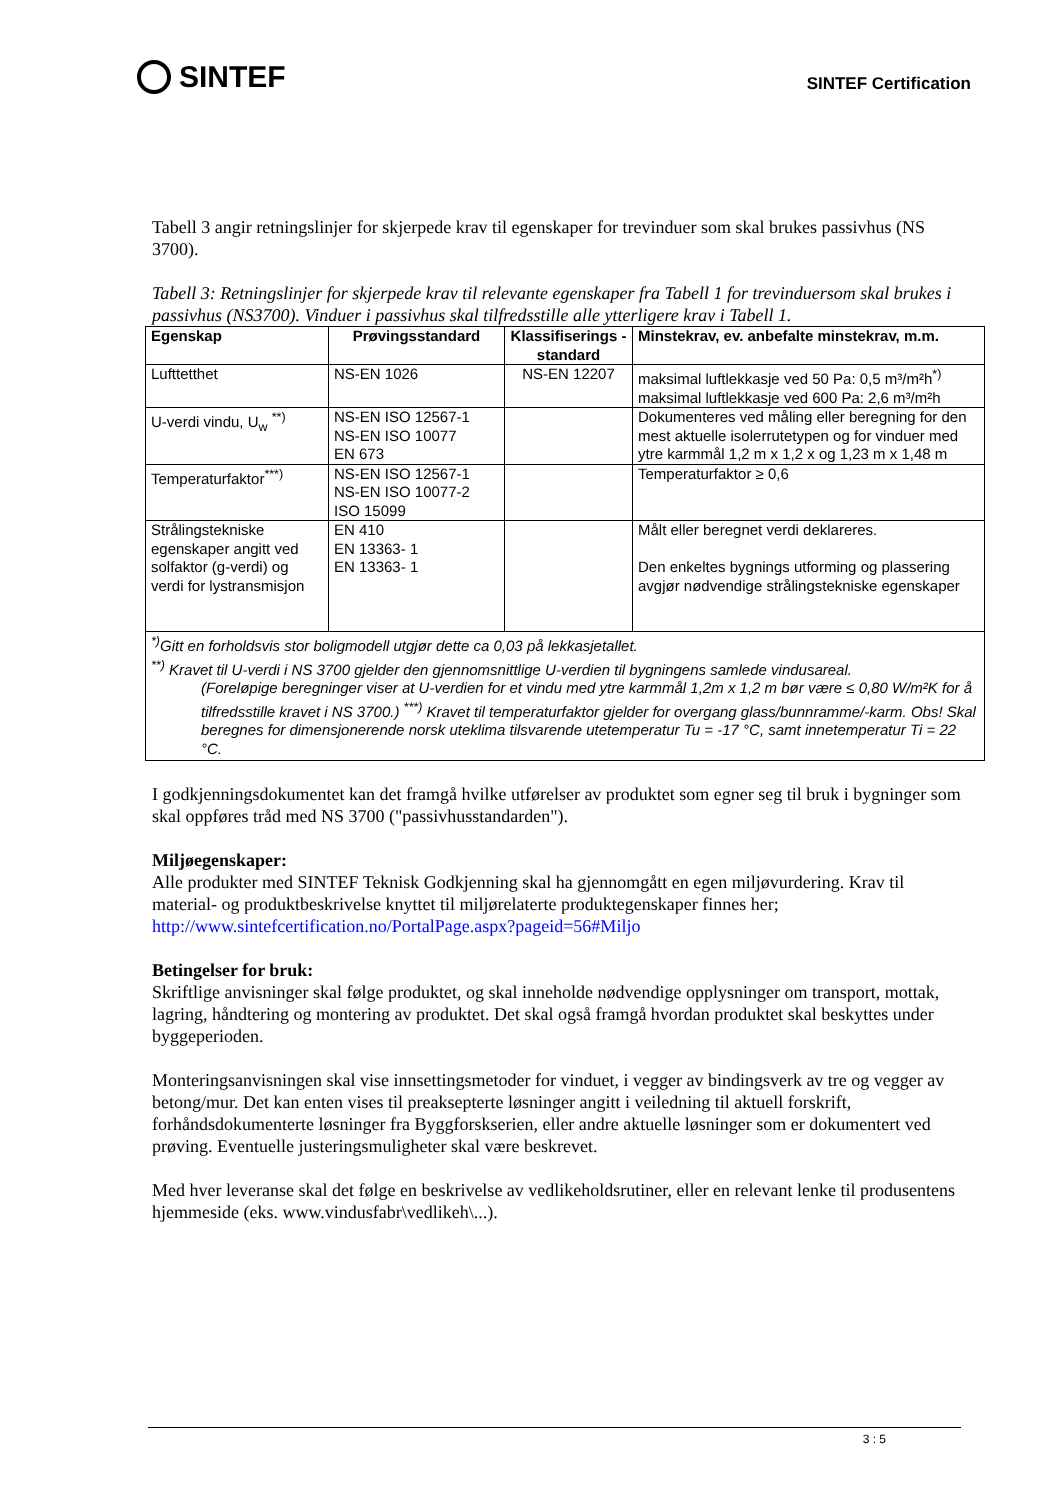SINTEF
SINTEF Certification
Tabell 3 angir retningslinjer for skjerpede krav til egenskaper for trevinduer som skal brukes passivhus (NS 3700).
Tabell 3: Retningslinjer for skjerpede krav til relevante egenskaper fra Tabell 1 for trevinduersom skal brukes i passivhus (NS3700). Vinduer i passivhus skal tilfredsstille alle ytterligere krav i Tabell 1.
| Egenskap | Prøvingsstandard | Klassifiserings -standard | Minstekrav, ev. anbefalte minstekrav, m.m. |
| --- | --- | --- | --- |
| Lufttetthet | NS-EN 1026 | NS-EN 12207 | maksimal luftlekkasje ved 50 Pa: 0,5 m³/m²h<sup>*)</sup> maksimal luftlekkasje ved 600 Pa: 2,6 m³/m²h |
| U-verdi vindu, U<sub>w</sub> <sup>**)</sup> | NS-EN ISO 12567-1 NS-EN ISO 10077 EN 673 | | Dokumenteres ved måling eller beregning for den mest aktuelle isolerrutetypen og for vinduer med ytre karmmål 1,2 m x 1,2 x og 1,23 m x 1,48 m |
| Temperaturfaktor<sup>***)</sup> | NS-EN ISO 12567-1 NS-EN ISO 10077-2 ISO 15099 | | Temperaturfaktor ≥ 0,6 |
| Strålingstekniske egenskaper angitt ved solfaktor (g-verdi) og verdi for lystransmisjon | EN 410 EN 13363- 1 EN 13363- 1 | | Målt eller beregnet verdi deklareres. Den enkeltes bygnings utforming og plassering avgjør nødvendige strålingstekniske egenskaper |
| <sup>*)</sup> Gitt en forholdsvis stor boligmodell utgjør dette ca 0,03 på lekkasjetallet. <sup>**)</sup> Kravet til U-verdi i NS 3700 gjelder den gjennomsnittlige U-verdien til bygningens samlede vindusareal. (Foreløpige beregninger viser at U-verdien for et vindu med ytre karmmål 1,2m x 1,2 m bør være ≤ 0,80 W/m²K for å tilfredsstille kravet i NS 3700.) <sup>***)</sup> Kravet til temperaturfaktor gjelder for overgang glass/bunnramme/-karm. Obs! Skal beregnes for dimensjonerende norsk uteklima tilsvarende utetemperatur Tu = -17 °C, samt innetemperatur Ti = 22 °C. | | | |
I godkjenningsdokumentet kan det framgå hvilke utførelser av produktet som egner seg til bruk i bygninger som skal oppføres tråd med NS 3700 ("passivhusstandarden").
Miljøegenskaper:
Alle produkter med SINTEF Teknisk Godkjenning skal ha gjennomgått en egen miljøvurdering. Krav til material- og produktbeskrivelse knyttet til miljørelaterte produktegenskaper finnes her; http://www.sintefcertification.no/PortalPage.aspx?pageid=56#Miljo
Betingelser for bruk:
Skriftlige anvisninger skal følge produktet, og skal inneholde nødvendige opplysninger om transport, mottak, lagring, håndtering og montering av produktet. Det skal også framgå hvordan produktet skal beskyttes under byggeperioden.
Monteringsanvisningen skal vise innsettingsmetoder for vinduet, i vegger av bindingsverk av tre og vegger av betong/mur. Det kan enten vises til preaksepterte løsninger angitt i veiledning til aktuell forskrift, forhåndsdokumenterte løsninger fra Byggforskserien, eller andre aktuelle løsninger som er dokumentert ved prøving. Eventuelle justeringsmuligheter skal være beskrevet.
Med hver leveranse skal det følge en beskrivelse av vedlikeholdsrutiner, eller en relevant lenke til produsentens hjemmeside (eks. www.vindusfabr\vedlikeh\...).
3 : 5